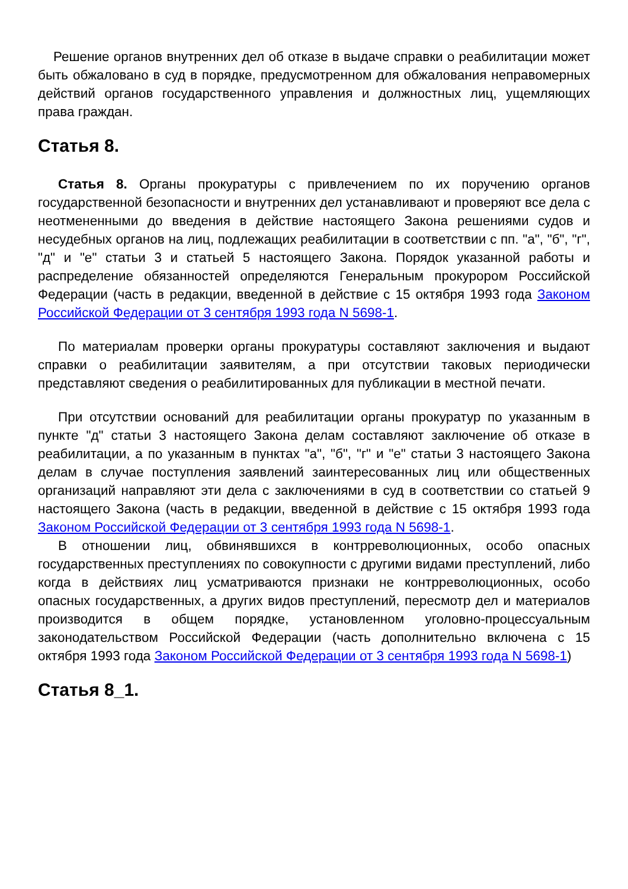Решение органов внутренних дел об отказе в выдаче справки о реабилитации может быть обжаловано в суд в порядке, предусмотренном для обжалования неправомерных действий органов государственного управления и должностных лиц, ущемляющих права граждан.
Статья 8.
Статья 8. Органы прокуратуры с привлечением по их поручению органов государственной безопасности и внутренних дел устанавливают и проверяют все дела с неотмененными до введения в действие настоящего Закона решениями судов и несудебных органов на лиц, подлежащих реабилитации в соответствии с пп. "а", "б", "г", "д" и "е" статьи 3 и статьей 5 настоящего Закона. Порядок указанной работы и распределение обязанностей определяются Генеральным прокурором Российской Федерации (часть в редакции, введенной в действие с 15 октября 1993 года Законом Российской Федерации от 3 сентября 1993 года N 5698-1.
По материалам проверки органы прокуратуры составляют заключения и выдают справки о реабилитации заявителям, а при отсутствии таковых периодически представляют сведения о реабилитированных для публикации в местной печати.
При отсутствии оснований для реабилитации органы прокуратур по указанным в пункте "д" статьи 3 настоящего Закона делам составляют заключение об отказе в реабилитации, а по указанным в пунктах "а", "б", "г" и "е" статьи 3 настоящего Закона делам в случае поступления заявлений заинтересованных лиц или общественных организаций направляют эти дела с заключениями в суд в соответствии со статьей 9 настоящего Закона (часть в редакции, введенной в действие с 15 октября 1993 года Законом Российской Федерации от 3 сентября 1993 года N 5698-1.
В отношении лиц, обвинявшихся в контрреволюционных, особо опасных государственных преступлениях по совокупности с другими видами преступлений, либо когда в действиях лиц усматриваются признаки не контрреволюционных, особо опасных государственных, а других видов преступлений, пересмотр дел и материалов производится в общем порядке, установленном уголовно-процессуальным законодательством Российской Федерации (часть дополнительно включена с 15 октября 1993 года Законом Российской Федерации от 3 сентября 1993 года N 5698-1)
Статья 8_1.